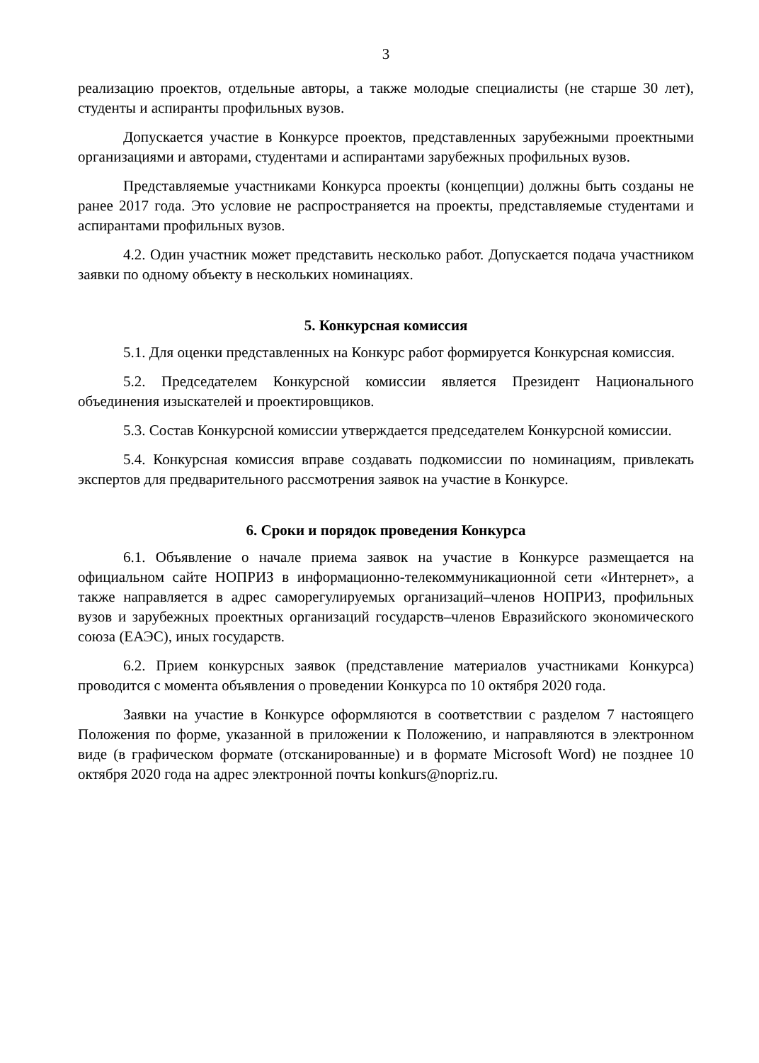3
реализацию проектов, отдельные авторы, а также молодые специалисты (не старше 30 лет), студенты и аспиранты профильных вузов.
Допускается участие в Конкурсе проектов, представленных зарубежными проектными организациями и авторами, студентами и аспирантами зарубежных профильных вузов.
Представляемые участниками Конкурса проекты (концепции) должны быть созданы не ранее 2017 года. Это условие не распространяется на проекты, представляемые студентами и аспирантами профильных вузов.
4.2. Один участник может представить несколько работ. Допускается подача участником заявки по одному объекту в нескольких номинациях.
5. Конкурсная комиссия
5.1. Для оценки представленных на Конкурс работ формируется Конкурсная комиссия.
5.2. Председателем Конкурсной комиссии является Президент Национального объединения изыскателей и проектировщиков.
5.3. Состав Конкурсной комиссии утверждается председателем Конкурсной комиссии.
5.4. Конкурсная комиссия вправе создавать подкомиссии по номинациям, привлекать экспертов для предварительного рассмотрения заявок на участие в Конкурсе.
6. Сроки и порядок проведения Конкурса
6.1. Объявление о начале приема заявок на участие в Конкурсе размещается на официальном сайте НОПРИЗ в информационно-телекоммуникационной сети «Интернет», а также направляется в адрес саморегулируемых организаций–членов НОПРИЗ, профильных вузов и зарубежных проектных организаций государств–членов Евразийского экономического союза (ЕАЭС), иных государств.
6.2. Прием конкурсных заявок (представление материалов участниками Конкурса) проводится с момента объявления о проведении Конкурса по 10 октября 2020 года.
Заявки на участие в Конкурсе оформляются в соответствии с разделом 7 настоящего Положения по форме, указанной в приложении к Положению, и направляются в электронном виде (в графическом формате (отсканированные) и в формате Microsoft Word) не позднее 10 октября 2020 года на адрес электронной почты konkurs@nopriz.ru.